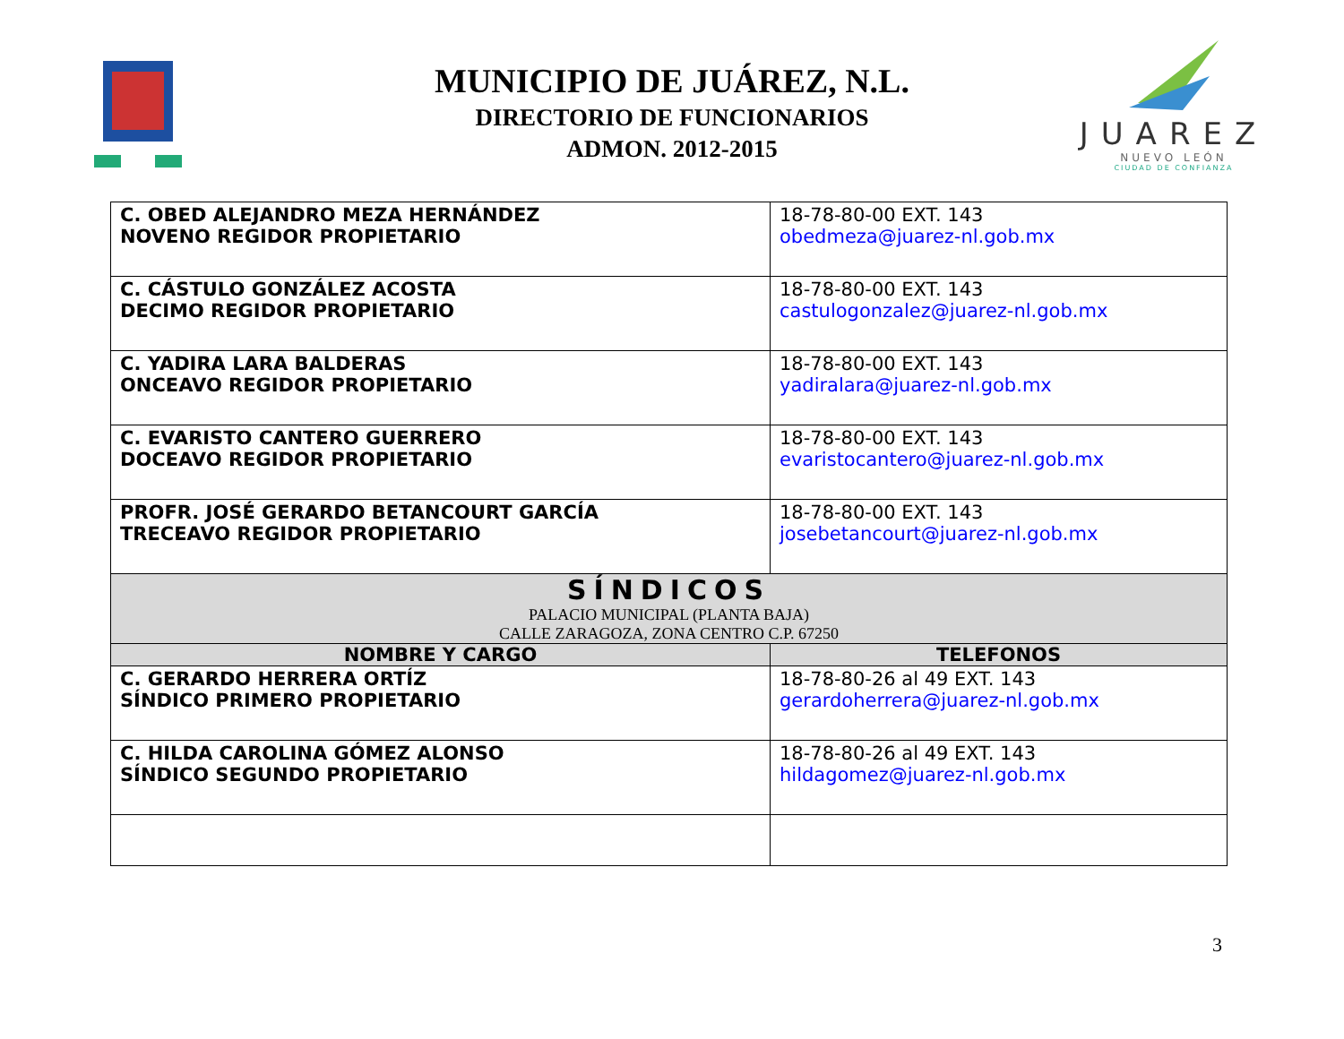MUNICIPIO DE JUÁREZ, N.L.
DIRECTORIO DE FUNCIONARIOS
ADMON. 2012-2015
JUAREZ
NUEVO LEÓN
CIUDAD DE CONFIANZA
| C. OBED ALEJANDRO MEZA HERNÁNDEZ NOVENO REGIDOR PROPIETARIO | 18-78-80-00 EXT. 143 obedmeza@juarez-nl.gob.mx |
| C. CÁSTULO GONZÁLEZ ACOSTA DECIMO REGIDOR PROPIETARIO | 18-78-80-00 EXT. 143 castulogonzalez@juarez-nl.gob.mx |
| C. YADIRA LARA BALDERAS ONCEAVO REGIDOR PROPIETARIO | 18-78-80-00 EXT. 143 yadiralara@juarez-nl.gob.mx |
| C. EVARISTO CANTERO GUERRERO DOCEAVO REGIDOR PROPIETARIO | 18-78-80-00 EXT. 143 evaristocantero@juarez-nl.gob.mx |
| PROFR. JOSÉ GERARDO BETANCOURT GARCÍA TRECEAVO REGIDOR PROPIETARIO | 18-78-80-00 EXT. 143 josebetancourt@juarez-nl.gob.mx |
| SÍNDICOS PALACIO MUNICIPAL (PLANTA BAJA) CALLE ZARAGOZA, ZONA CENTRO C.P. 67250 | |
| NOMBRE Y CARGO | TELEFONOS |
| C. GERARDO HERRERA ORTÍZ SÍNDICO PRIMERO PROPIETARIO | 18-78-80-26 al 49 EXT. 143 gerardoherrera@juarez-nl.gob.mx |
| C. HILDA CAROLINA GÓMEZ ALONSO SÍNDICO SEGUNDO PROPIETARIO | 18-78-80-26 al 49 EXT. 143 hildagomez@juarez-nl.gob.mx |
3